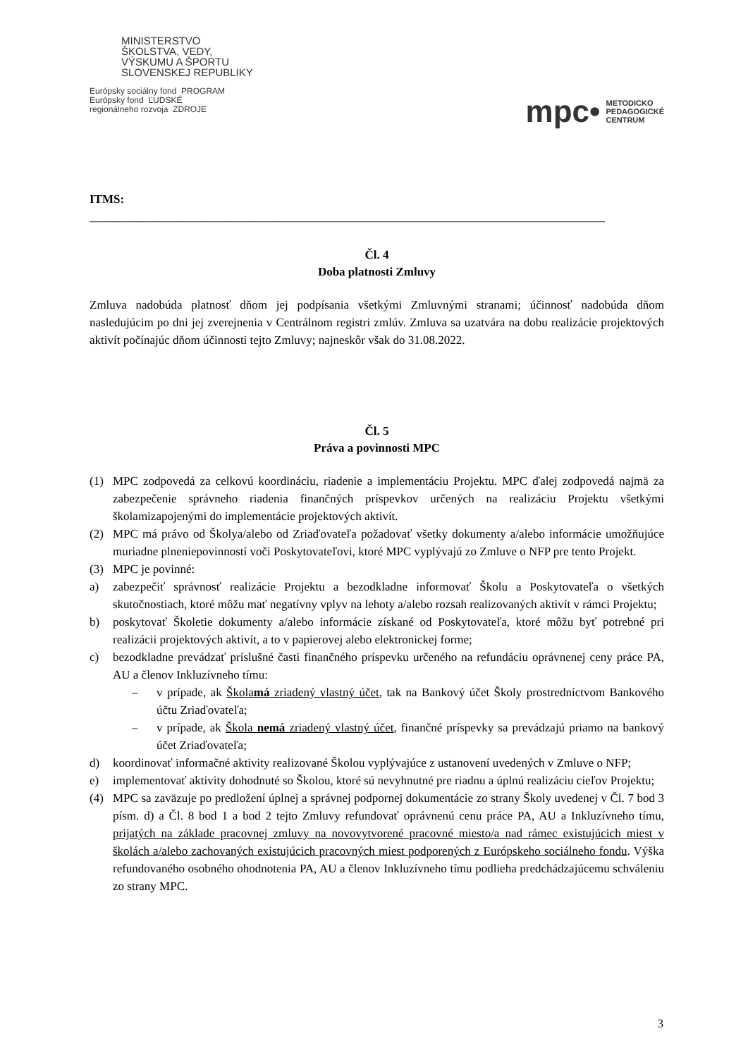MINISTERSTVO
ŠKOLSTVA, VEDY,
VÝSKUMU A ŠPORTU
SLOVENSKEJ REPUBLIKY
Európsky sociálny fond PROGRAM
Európsky fond ĽUDSKÉ
regionálneho rozvoja ZDROJE
mpc• METODICKO
PEDAGOGICKÉ
CENTRUM
ITMS:
______________________________________________________________________________________
Čl. 4
Doba platnosti Zmluvy
Zmluva nadobúda platnosť dňom jej podpísania všetkými Zmluvnými stranami; účinnosť nadobúda dňom nasledujúcim po dni jej zverejnenia v Centrálnom registri zmlúv. Zmluva sa uzatvára na dobu realizácie projektových aktivít počínajúc dňom účinnosti tejto Zmluvy; najneskôr však do 31.08.2022.
Čl. 5
Práva a povinnosti MPC
(1) MPC zodpovedá za celkovú koordináciu, riadenie a implementáciu Projektu. MPC ďalej zodpovedá najmä za zabezpečenie správneho riadenia finančných príspevkov určených na realizáciu Projektu všetkými školamizapojenými do implementácie projektových aktivít.
(2) MPC má právo od Školya/alebo od Zriaďovateľa požadovať všetky dokumenty a/alebo informácie umožňujúce muriadne plneniepovinností voči Poskytovateľovi, ktoré MPC vyplývajú zo Zmluve o NFP pre tento Projekt.
(3) MPC je povinné:
a) zabezpečiť správnosť realizácie Projektu a bezodkladne informovať Školu a Poskytovateľa o všetkých skutočnostiach, ktoré môžu mať negatívny vplyv na lehoty a/alebo rozsah realizovaných aktivít v rámci Projektu;
b) poskytovať Školetie dokumenty a/alebo informácie získané od Poskytovateľa, ktoré môžu byť potrebné pri realizácii projektových aktivít, a to v papierovej alebo elektronickej forme;
c) bezodkladne prevádzať príslušné časti finančného príspevku určeného na refundáciu oprávnenej ceny práce PA, AU a členov Inkluzívneho tímu:
– v prípade, ak Školamá zriadený vlastný účet, tak na Bankový účet Školy prostredníctvom Bankového účtu Zriaďovateľa;
– v prípade, ak Škola nemá zriadený vlastný účet, finančné príspevky sa prevádzajú priamo na bankový účet Zriaďovateľa;
d) koordinovať informačné aktivity realizované Školou vyplývajúce z ustanovení uvedených v Zmluve o NFP;
e) implementovať aktivity dohodnuté so Školou, ktoré sú nevyhnutné pre riadnu a úplnú realizáciu cieľov Projektu;
(4) MPC sa zaväzuje po predložení úplnej a správnej podpornej dokumentácie zo strany Školy uvedenej v Čl. 7 bod 3 písm. d) a Čl. 8 bod 1 a bod 2 tejto Zmluvy refundovať oprávnenú cenu práce PA, AU a Inkluzívneho tímu, prijatých na základe pracovnej zmluvy na novovytvorené pracovné miesto/a nad rámec existujúcich miest v školách a/alebo zachovaných existujúcich pracovných miest podporených z Európskeho sociálneho fondu. Výška refundovaného osobného ohodnotenia PA, AU a členov Inkluzívneho tímu podlieha predchádzajúcemu schváleniu zo strany MPC.
3